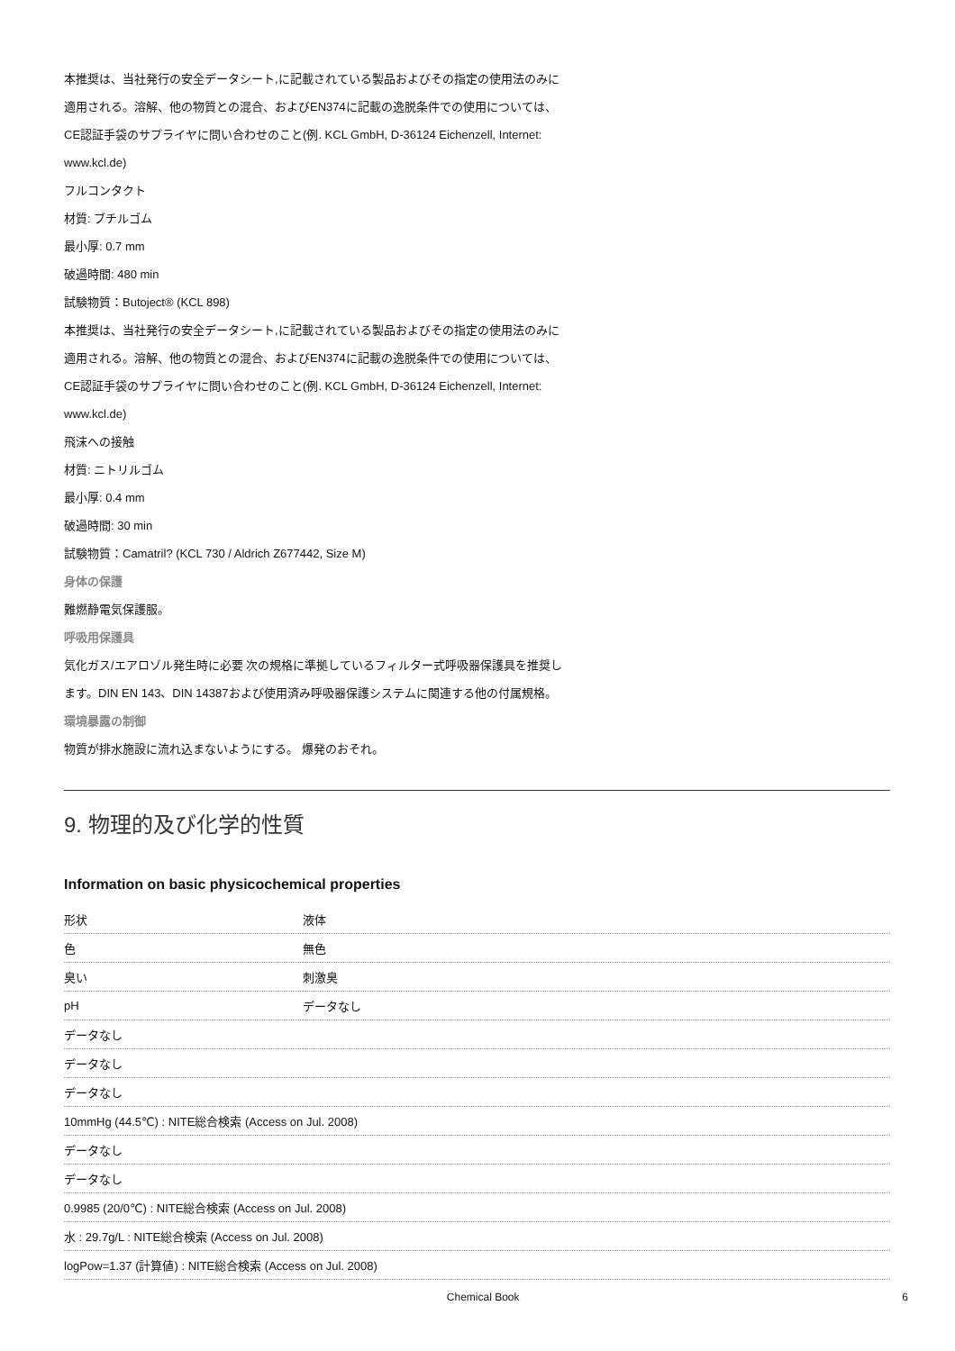本推奨は、当社発行の安全データシート,に記載されている製品およびその指定の使用法のみに
適用される。溶解、他の物質との混合、およびEN374に記載の逸脱条件での使用については、
CE認証手袋のサプライヤに問い合わせのこと(例. KCL GmbH, D-36124 Eichenzell, Internet:
www.kcl.de)
フルコンタクト
材質: ブチルゴム
最小厚: 0.7 mm
破過時間: 480 min
試験物質：Butoject® (KCL 898)
本推奨は、当社発行の安全データシート,に記載されている製品およびその指定の使用法のみに
適用される。溶解、他の物質との混合、およびEN374に記載の逸脱条件での使用については、
CE認証手袋のサプライヤに問い合わせのこと(例. KCL GmbH, D-36124 Eichenzell, Internet:
www.kcl.de)
飛沫への接触
材質: ニトリルゴム
最小厚: 0.4 mm
破過時間: 30 min
試験物質：Camatril? (KCL 730 / Aldrich Z677442, Size M)
身体の保護
難燃静電気保護服。
呼吸用保護具
気化ガス/エアロゾル発生時に必要 次の規格に準拠しているフィルター式呼吸器保護具を推奨し
ます。DIN EN 143、DIN 14387および使用済み呼吸器保護システムに関連する他の付属規格。
環境暴露の制御
物質が排水施設に流れ込まないようにする。 爆発のおそれ。
9. 物理的及び化学的性質
Information on basic physicochemical properties
| 形状 | 液体 |
| 色 | 無色 |
| 臭い | 刺激臭 |
| pH | データなし |
| データなし | |
| データなし | |
| データなし | |
| 10mmHg (44.5℃) : NITE総合検索 (Access on Jul. 2008) | |
| データなし | |
| データなし | |
| 0.9985 (20/0℃) : NITE総合検索 (Access on Jul. 2008) | |
| 水 : 29.7g/L : NITE総合検索 (Access on Jul. 2008) | |
| logPow=1.37 (計算値) : NITE総合検索 (Access on Jul. 2008) | |
Chemical Book 6